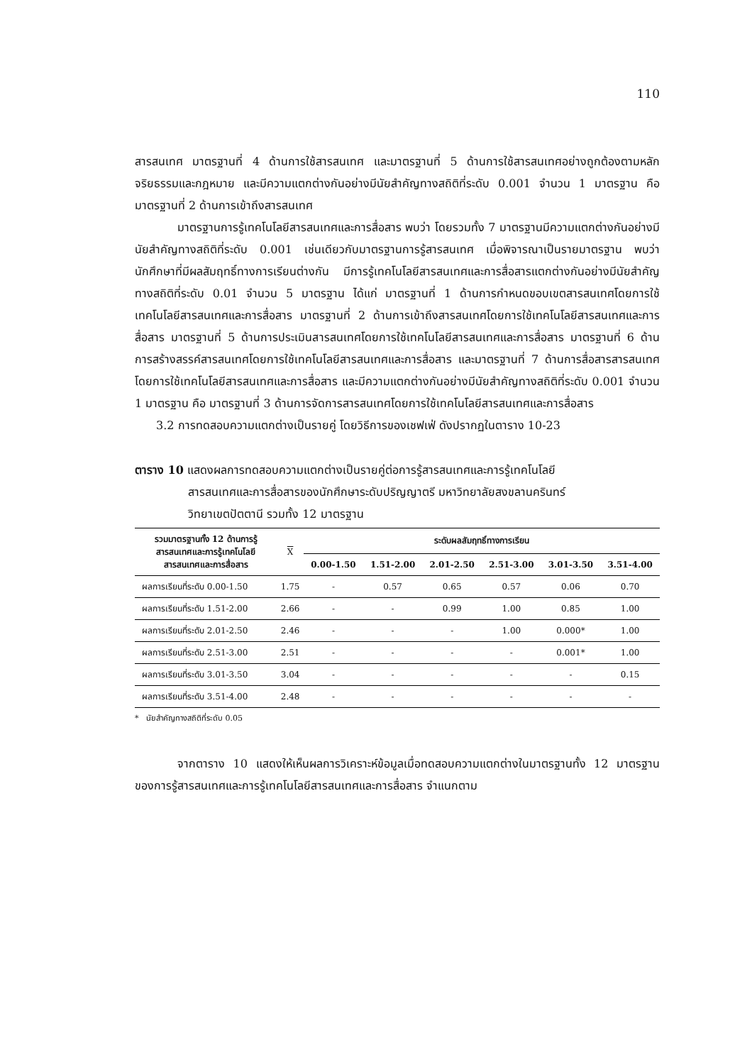110
สารสนเทศ มาตรฐานที่ 4 ด้านการใช้สารสนเทศ และมาตรฐานที่ 5 ด้านการใช้สารสนเทศอย่างถูกต้องตามหลักจริยธรรมและกฎหมาย และมีความแตกต่างกันอย่างมีนัยสำคัญทางสถิติที่ระดับ 0.001 จำนวน 1 มาตรฐาน คือ มาตรฐานที่ 2 ด้านการเข้าถึงสารสนเทศ
มาตรฐานการรู้เทคโนโลยีสารสนเทศและการสื่อสาร พบว่า โดยรวมทั้ง 7 มาตรฐานมีความแตกต่างกันอย่างมีนัยสำคัญทางสถิติที่ระดับ 0.001 เช่นเดียวกับมาตรฐานการรู้สารสนเทศ เมื่อพิจารณาเป็นรายมาตรฐาน พบว่า นักศึกษาที่มีผลสัมฤทธิ์ทางการเรียนต่างกัน มีการรู้เทคโนโลยีสารสนเทศและการสื่อสารแตกต่างกันอย่างมีนัยสำคัญทางสถิติที่ระดับ 0.01 จำนวน 5 มาตรฐาน ได้แก่ มาตรฐานที่ 1 ด้านการกำหนดขอบเขตสารสนเทศโดยการใช้เทคโนโลยีสารสนเทศและการสื่อสาร มาตรฐานที่ 2 ด้านการเข้าถึงสารสนเทศโดยการใช้เทคโนโลยีสารสนเทศและการสื่อสาร มาตรฐานที่ 5 ด้านการประเมินสารสนเทศโดยการใช้เทคโนโลยีสารสนเทศและการสื่อสาร มาตรฐานที่ 6 ด้านการสร้างสรรค์สารสนเทศโดยการใช้เทคโนโลยีสารสนเทศและการสื่อสาร และมาตรฐานที่ 7 ด้านการสื่อสารสารสนเทศโดยการใช้เทคโนโลยีสารสนเทศและการสื่อสาร และมีความแตกต่างกันอย่างมีนัยสำคัญทางสถิติที่ระดับ 0.001 จำนวน 1 มาตรฐาน คือ มาตรฐานที่ 3 ด้านการจัดการสารสนเทศโดยการใช้เทคโนโลยีสารสนเทศและการสื่อสาร
3.2 การทดสอบความแตกต่างเป็นรายคู่ โดยวิธีการของเชฟเฟ่ ดังปรากฏในตาราง 10-23
ตาราง 10 แสดงผลการทดสอบความแตกต่างเป็นรายคู่ต่อการรู้สารสนเทศและการรู้เทคโนโลยี
สารสนเทศและการสื่อสารของนักศึกษาระดับปริญญาตรี มหาวิทยาลัยสงขลานครินทร์
วิทยาเขตปัตตานี รวมทั้ง 12 มาตรฐาน
| รวมมาตรฐานทั้ง 12 ด้านการรู้ สารสนเทศและการรู้เทคโนโลยี สารสนเทศและการสื่อสาร | X | ระดับผลสัมฤทธิ์ทางการเรียน | | | | | |
| --- | --- | --- | --- | --- | --- | --- | --- |
| | | 0.00-1.50 | 1.51-2.00 | 2.01-2.50 | 2.51-3.00 | 3.01-3.50 | 3.51-4.00 |
| ผลการเรียนที่ระดับ 0.00-1.50 | 1.75 | - | 0.57 | 0.65 | 0.57 | 0.06 | 0.70 |
| ผลการเรียนที่ระดับ 1.51-2.00 | 2.66 | - | - | 0.99 | 1.00 | 0.85 | 1.00 |
| ผลการเรียนที่ระดับ 2.01-2.50 | 2.46 | - | - | - | 1.00 | 0.000* | 1.00 |
| ผลการเรียนที่ระดับ 2.51-3.00 | 2.51 | - | - | - | - | 0.001* | 1.00 |
| ผลการเรียนที่ระดับ 3.01-3.50 | 3.04 | - | - | - | - | - | 0.15 |
| ผลการเรียนที่ระดับ 3.51-4.00 | 2.48 | - | - | - | - | - | - |
* นัยสำคัญทางสถิติที่ระดับ 0.05
จากตาราง 10 แสดงให้เห็นผลการวิเคราะห์ข้อมูลเมื่อทดสอบความแตกต่างในมาตรฐานทั้ง 12 มาตรฐานของการรู้สารสนเทศและการรู้เทคโนโลยีสารสนเทศและการสื่อสาร จำแนกตาม